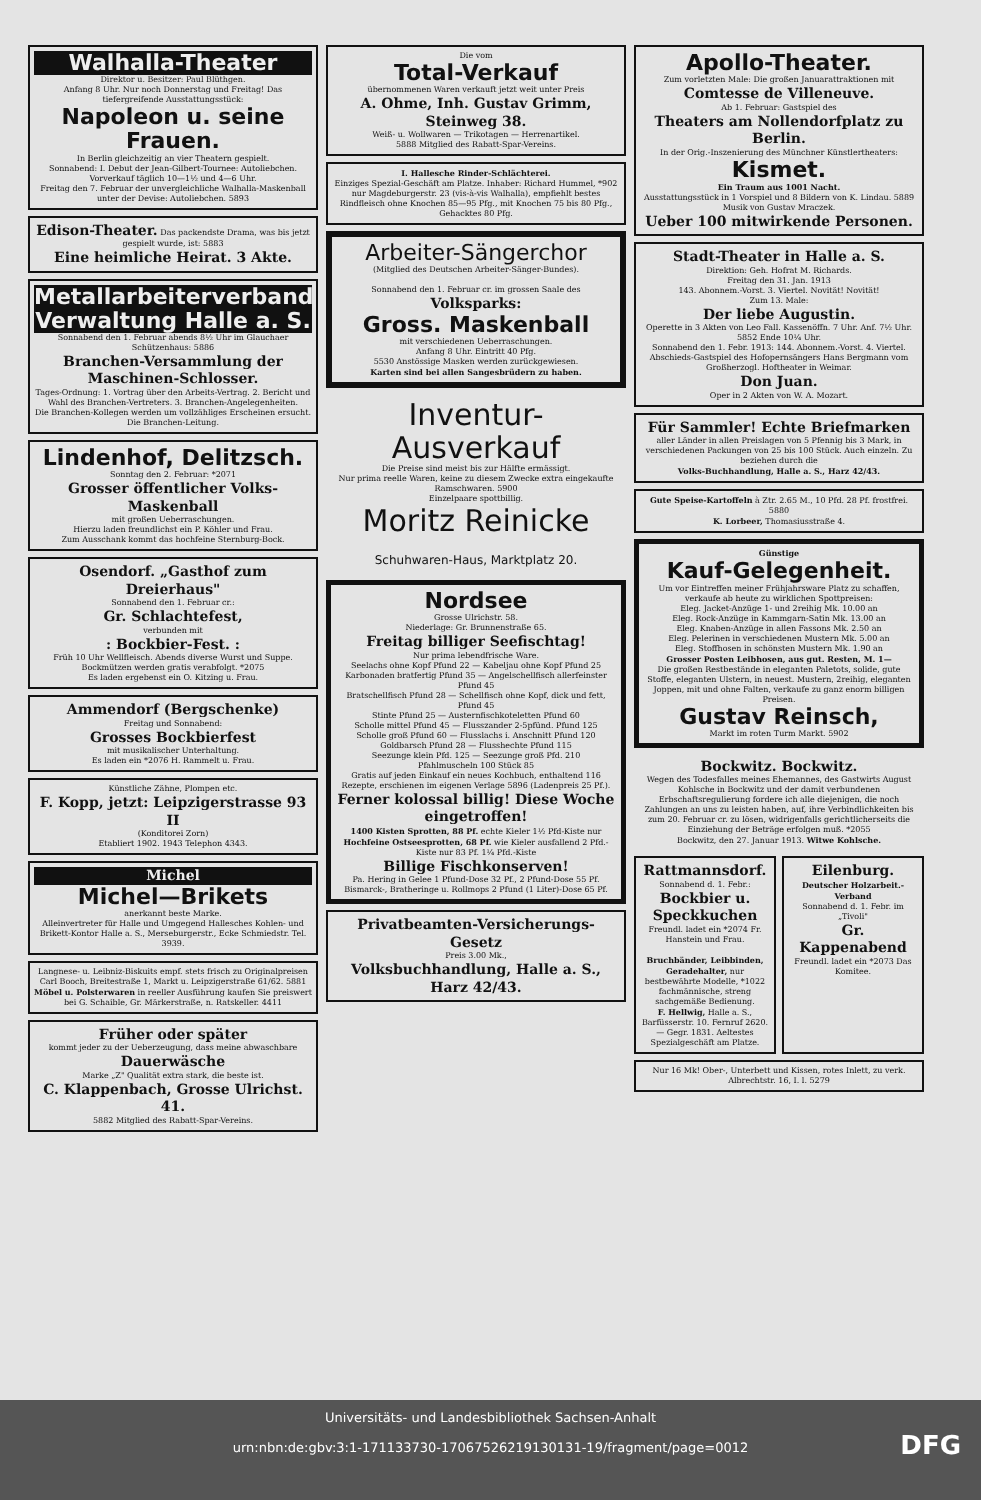Walhalla-Theater
Direktor u. Besitzer: Paul Blüthgen.
Anfang 8 Uhr. Nur noch Donnerstag und Freitag! Das tiefergreifende Ausstattungsstück:
Napoleon u. seine Frauen.
In Berlin gleichzeitig an vier Theatern gespielt.
Sonnabend: I. Debut der Jean-Gilbert-Tournee: Autoliebchen.
Vorverkauf täglich 10—1½ und 4—6 Uhr.
Freitag den 7. Februar der unvergleichliche Walhalla-Maskenball unter der Devise: Autoliebchen. 5893
Edison-Theater. Das packendste Drama, was bis jetzt gespielt wurde, ist: 5883
Eine heimliche Heirat. 3 Akte.
Metallarbeiterverband
Verwaltung Halle a. S.
Sonnabend den 1. Februar abends 8½ Uhr im Glauchaer Schützenhaus: 5886
Branchen-Versammlung der Maschinen-Schlosser.
Tages-Ordnung: 1. Vortrag über den Arbeits-Vertrag. 2. Bericht und Wahl des Branchen-Vertreters. 3. Branchen-Angelegenheiten.
Die Branchen-Kollegen werden um vollzähliges Erscheinen ersucht. Die Branchen-Leitung.
Lindenhof, Delitzsch.
Sonntag den 2. Februar: *2071
Grosser öffentlicher Volks-Maskenball
mit großen Ueberraschungen.
Hierzu laden freundlichst ein P. Köhler und Frau.
Zum Ausschank kommt das hochfeine Sternburg-Bock.
Osendorf. „Gasthof zum Dreierhaus"
Sonnabend den 1. Februar cr.:
Gr. Schlachtefest,
verbunden mit
: Bockbier-Fest. :
Früh 10 Uhr Wellfleisch. Abends diverse Wurst und Suppe. Bockmützen werden gratis verabfolgt. *2075
Es laden ergebenst ein O. Kitzing u. Frau.
Ammendorf (Bergschenke)
Freitag und Sonnabend:
Grosses Bockbierfest
mit musikalischer Unterhaltung.
Es laden ein *2076 H. Rammelt u. Frau.
Künstliche Zähne, Plompen etc.
F. Kopp, jetzt: Leipzigerstrasse 93 II
(Konditorei Zorn)
Etabliert 1902. 1943 Telephon 4343.
Michel
Michel—Brikets
anerkannt beste Marke.
Alleinvertreter für Halle und Umgegend Hallesches Kohlen- und Brikett-Kontor Halle a. S., Merseburgerstr., Ecke Schmiedstr. Tel. 3939.
Langnese- u. Leibniz-Biskuits empf. stets frisch zu Originalpreisen Carl Booch, Breitestraße 1, Markt u. Leipzigerstraße 61/62. 5881
Möbel u. Polsterwaren in reeller Ausführung kaufen Sie preiswert bei G. Schaible, Gr. Märkerstraße, n. Ratskeller. 4411
Früher oder später
kommt jeder zu der Ueberzeugung, dass meine abwaschbare
Dauerwäsche
Marke „Z" Qualität extra stark, die beste ist.
C. Klappenbach, Grosse Ulrichst. 41.
5882 Mitglied des Rabatt-Spar-Vereins.
Die vom
Total-Verkauf
übernommenen Waren verkauft jetzt weit unter Preis
A. Ohme, Inh. Gustav Grimm, Steinweg 38.
Weiß- u. Wollwaren — Trikotagen — Herrenartikel.
5888 Mitglied des Rabatt-Spar-Vereins.
I. Hallesche Rinder-Schlächterei.
Einziges Spezial-Geschäft am Platze. Inhaber: Richard Hummel, *902 nur Magdeburgerstr. 23 (vis-à-vis Walhalla), empfiehlt bestes Rindfleisch ohne Knochen 85—95 Pfg., mit Knochen 75 bis 80 Pfg., Gehacktes 80 Pfg.
Arbeiter-Sängerchor
(Mitglied des Deutschen Arbeiter-Sänger-Bundes).
Sonnabend den 1. Februar cr. im grossen Saale des
Volksparks:
Gross. Maskenball
mit verschiedenen Ueberraschungen.
Anfang 8 Uhr. Eintritt 40 Pfg.
5530 Anstössige Masken werden zurückgewiesen.
Karten sind bei allen Sangesbrüdern zu haben.
Inventur-Ausverkauf
Die Preise sind meist bis zur Hälfte ermässigt.
Nur prima reelle Waren, keine zu diesem Zwecke extra eingekaufte Ramschwaren. 5900
Einzelpaare spottbillig.
Moritz Reinicke Schuhwaren-Haus, Marktplatz 20.
Nordsee
Grosse Ulrichstr. 58.
Niederlage: Gr. Brunnenstraße 65.
Freitag billiger Seefischtag!
Nur prima lebendfrische Ware.
Seelachs ohne Kopf Pfund 22 — Kabeljau ohne Kopf Pfund 25
Karbonaden bratfertig Pfund 35 — Angelschellfisch allerfeinster Pfund 45
Bratschellfisch Pfund 28 — Schellfisch ohne Kopf, dick und fett, Pfund 45
Stinte Pfund 25 — Austernfischkoteletten Pfund 60
Scholle mittel Pfund 45 — Flusszander 2-5pfünd. Pfund 125
Scholle groß Pfund 60 — Flusslachs i. Anschnitt Pfund 120
Goldbarsch Pfund 28 — Flusshechte Pfund 115
Seezunge klein Pfd. 125 — Seezunge groß Pfd. 210
Pfahlmuscheln 100 Stück 85
Gratis auf jeden Einkauf ein neues Kochbuch, enthaltend 116 Rezepte, erschienen im eigenen Verlage 5896 (Ladenpreis 25 Pf.).
Ferner kolossal billig! Diese Woche eingetroffen!
1400 Kisten Sprotten, 88 Pf. echte Kieler 1½ Pfd-Kiste nur
Hochfeine Ostseesprotten, 68 Pf. wie Kieler ausfallend 2 Pfd.-Kiste nur 83 Pf. 1¼ Pfd.-Kiste
Billige Fischkonserven!
Pa. Hering in Gelee 1 Pfund-Dose 32 Pf., 2 Pfund-Dose 55 Pf.
Bismarck-, Bratheringe u. Rollmops 2 Pfund (1 Liter)-Dose 65 Pf.
Privatbeamten-Versicherungs-Gesetz
Preis 3.00 Mk.,
Volksbuchhandlung, Halle a. S., Harz 42/43.
Apollo-Theater.
Zum vorletzten Male: Die großen Januarattraktionen mit
Comtesse de Villeneuve.
Ab 1. Februar: Gastspiel des
Theaters am Nollendorfplatz zu Berlin.
In der Orig.-Inszenierung des Münchner Künstlertheaters:
Kismet.
Ein Traum aus 1001 Nacht.
Ausstattungsstück in 1 Vorspiel und 8 Bildern von K. Lindau. 5889 Musik von Gustav Mraczek.
Ueber 100 mitwirkende Personen.
Stadt-Theater in Halle a. S.
Direktion: Geh. Hofrat M. Richards.
Freitag den 31. Jan. 1913
143. Abonnem.-Vorst. 3. Viertel. Novität! Novität!
Zum 13. Male:
Der liebe Augustin.
Operette in 3 Akten von Leo Fall. Kassenöffn. 7 Uhr. Anf. 7½ Uhr. 5852 Ende 10¼ Uhr.
Sonnabend den 1. Febr. 1913: 144. Abonnem.-Vorst. 4. Viertel. Abschieds-Gastspiel des Hofopernsängers Hans Bergmann vom Großherzogl. Hoftheater in Weimar.
Don Juan.
Oper in 2 Akten von W. A. Mozart.
Für Sammler! Echte Briefmarken
aller Länder in allen Preislagen von 5 Pfennig bis 3 Mark, in verschiedenen Packungen von 25 bis 100 Stück. Auch einzeln. Zu beziehen durch die
Volks-Buchhandlung, Halle a. S., Harz 42/43.
Gute Speise-Kartoffeln à Ztr. 2.65 M., 10 Pfd. 28 Pf. frostfrei. 5880
K. Lorbeer, Thomasiusstraße 4.
Günstige
Kauf-Gelegenheit.
Um vor Eintreffen meiner Frühjahrsware Platz zu schaffen, verkaufe ab heute zu wirklichen Spottpreisen:
Eleg. Jacket-Anzüge 1- und 2reihig Mk. 10.00 an
Eleg. Rock-Anzüge in Kammgarn-Satin Mk. 13.00 an
Eleg. Knaben-Anzüge in allen Fassons Mk. 2.50 an
Eleg. Pelerinen in verschiedenen Mustern Mk. 5.00 an
Eleg. Stoffhosen in schönsten Mustern Mk. 1.90 an
Grosser Posten Leibhosen, aus gut. Resten, M. 1—
Die großen Restbestände in eleganten Paletots, solide, gute Stoffe, eleganten Ulstern, in neuest. Mustern, 2reihig, eleganten Joppen, mit und ohne Falten, verkaufe zu ganz enorm billigen Preisen.
Gustav Reinsch,
Markt im roten Turm Markt. 5902
Bockwitz. Bockwitz.
Wegen des Todesfalles meines Ehemannes, des Gastwirts August Kohlsche in Bockwitz und der damit verbundenen Erbschaftsregulierung fordere ich alle diejenigen, die noch Zahlungen an uns zu leisten haben, auf, ihre Verbindlichkeiten bis zum 20. Februar cr. zu lösen, widrigenfalls gerichtlicherseits die Einziehung der Beträge erfolgen muß. *2055
Bockwitz, den 27. Januar 1913. Witwe Kohlsche.
Rattmannsdorf.
Sonnabend d. 1. Febr.:
Bockbier u. Speckkuchen
Freundl. ladet ein *2074 Fr. Hanstein und Frau.
Bruchbänder, Leibbinden, Geradehalter, nur bestbewährte Modelle, *1022 fachmännische, streng sachgemäße Bedienung.
F. Hellwig, Halle a. S., Barfüsserstr. 10. Fernruf 2620. — Gegr. 1831. Aeltestes Spezialgeschäft am Platze.
Eilenburg.
Deutscher Holzarbeit.-Verband
Sonnabend d. 1. Febr. im „Tivoli"
Gr. Kappenabend
Freundl. ladet ein *2073 Das Komitee.
Nur 16 Mk! Ober-, Unterbett und Kissen, rotes Inlett, zu verk. Albrechtstr. 16, I. l. 5279
Universitäts- und Landesbibliothek Sachsen-Anhalt
urn:nbn:de:gbv:3:1-171133730-17067526219130131-19/fragment/page=0012
DFG